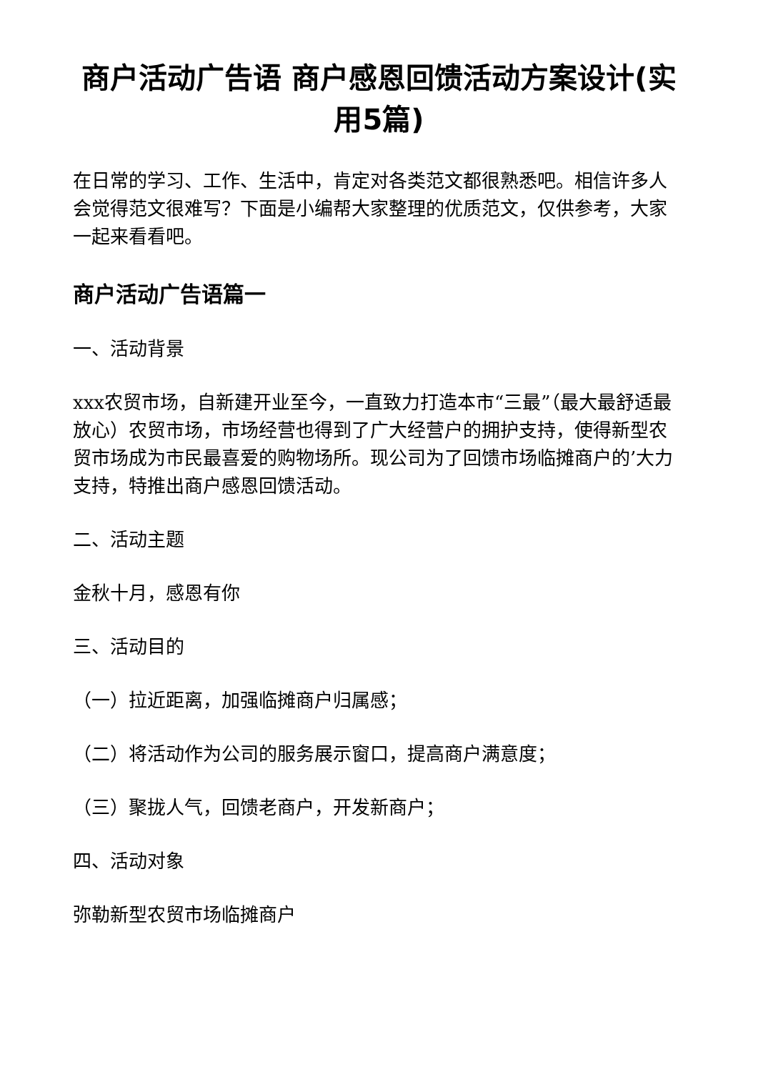商户活动广告语 商户感恩回馈活动方案设计(实用5篇)
在日常的学习、工作、生活中，肯定对各类范文都很熟悉吧。相信许多人会觉得范文很难写？下面是小编帮大家整理的优质范文，仅供参考，大家一起来看看吧。
商户活动广告语篇一
一、活动背景
xxx农贸市场，自新建开业至今，一直致力打造本市“三最”（最大最舒适最放心）农贸市场，市场经营也得到了广大经营户的拥护支持，使得新型农贸市场成为市民最喜爱的购物场所。现公司为了回馈市场临摊商户的’大力支持，特推出商户感恩回馈活动。
二、活动主题
金秋十月，感恩有你
三、活动目的
（一）拉近距离，加强临摊商户归属感；
（二）将活动作为公司的服务展示窗口，提高商户满意度；
（三）聚拢人气，回馈老商户，开发新商户；
四、活动对象
弥勒新型农贸市场临摊商户